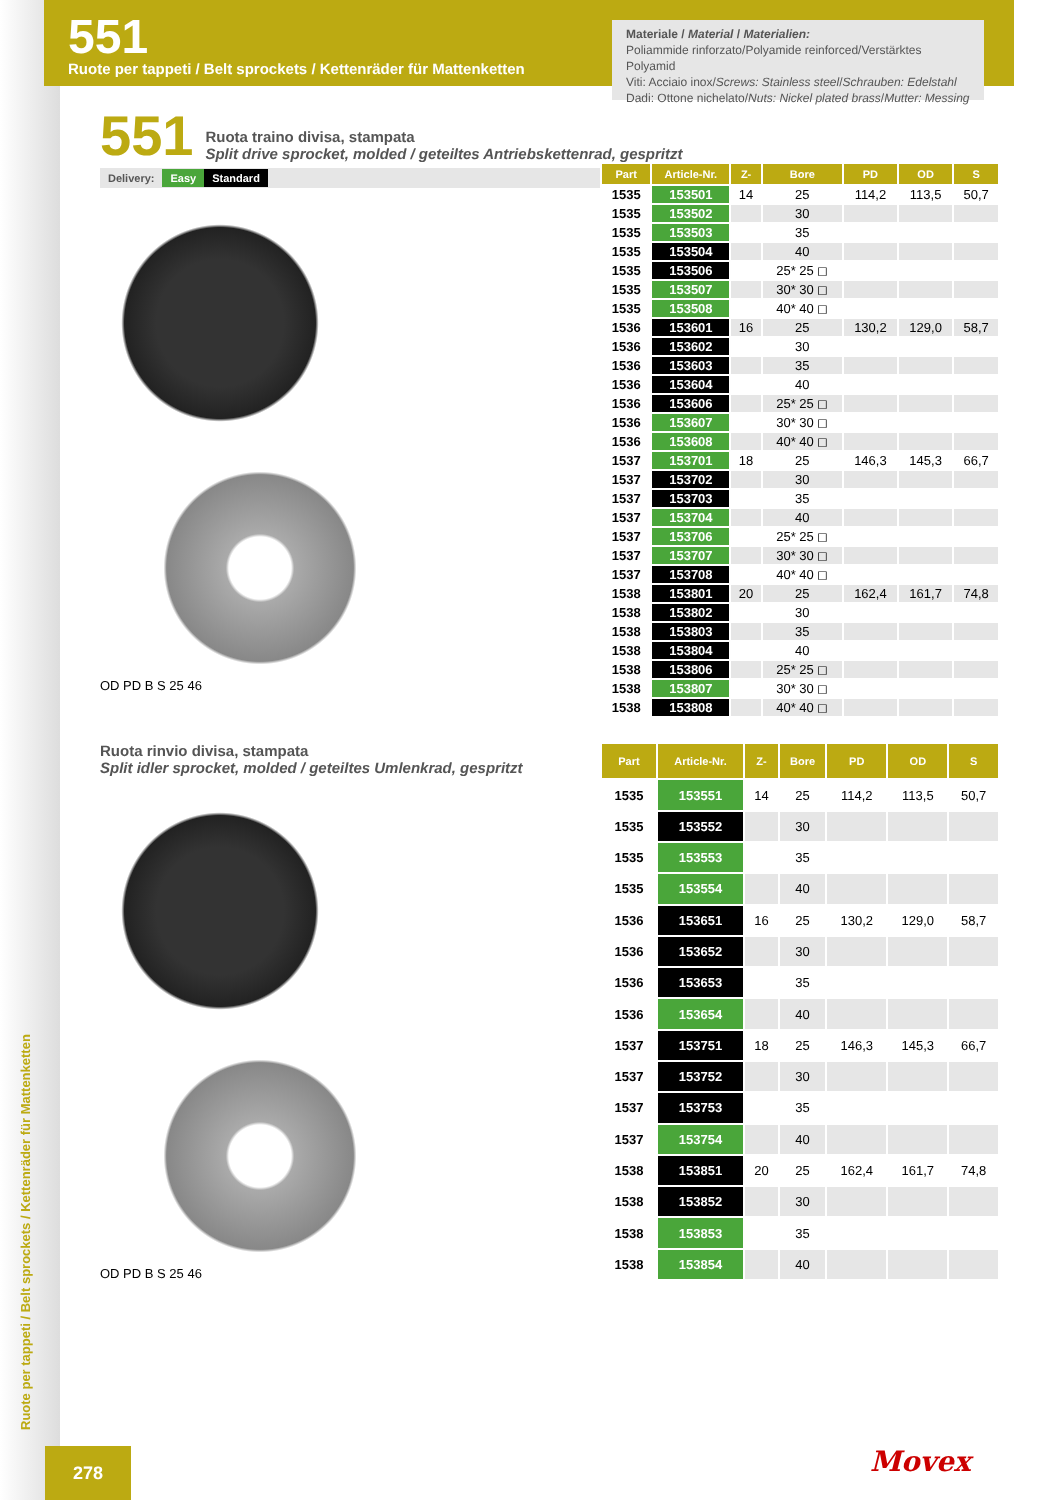551
Ruote per tappeti / Belt sprockets / Kettenräder für Mattenketten
Materiale / Material / Materialien:
Poliammide rinforzato/Polyamide reinforced/Verstärktes Polyamid
Viti: Acciaio inox/Screws: Stainless steel/Schrauben: Edelstahl
Dadi: Ottone nichelato/Nuts: Nickel plated brass/Mutter: Messing
551
Ruota traino divisa, stampata
Split drive sprocket, molded / geteiltes Antriebskettenrad, gespritzt
Delivery: Easy Standard
OD PD B S 25 46
| Part | Article-Nr. | Z- | Bore | PD | OD | S |
| --- | --- | --- | --- | --- | --- | --- |
| 1535 | 153501 | 14 | 25 | 114,2 | 113,5 | 50,7 |
| 1535 | 153502 | | 30 | | | |
| 1535 | 153503 | | 35 | | | |
| 1535 | 153504 | | 40 | | | |
| 1535 | 153506 | | 25* 25 ◻ | | | |
| 1535 | 153507 | | 30* 30 ◻ | | | |
| 1535 | 153508 | | 40* 40 ◻ | | | |
| 1536 | 153601 | 16 | 25 | 130,2 | 129,0 | 58,7 |
| 1536 | 153602 | | 30 | | | |
| 1536 | 153603 | | 35 | | | |
| 1536 | 153604 | | 40 | | | |
| 1536 | 153606 | | 25* 25 ◻ | | | |
| 1536 | 153607 | | 30* 30 ◻ | | | |
| 1536 | 153608 | | 40* 40 ◻ | | | |
| 1537 | 153701 | 18 | 25 | 146,3 | 145,3 | 66,7 |
| 1537 | 153702 | | 30 | | | |
| 1537 | 153703 | | 35 | | | |
| 1537 | 153704 | | 40 | | | |
| 1537 | 153706 | | 25* 25 ◻ | | | |
| 1537 | 153707 | | 30* 30 ◻ | | | |
| 1537 | 153708 | | 40* 40 ◻ | | | |
| 1538 | 153801 | 20 | 25 | 162,4 | 161,7 | 74,8 |
| 1538 | 153802 | | 30 | | | |
| 1538 | 153803 | | 35 | | | |
| 1538 | 153804 | | 40 | | | |
| 1538 | 153806 | | 25* 25 ◻ | | | |
| 1538 | 153807 | | 30* 30 ◻ | | | |
| 1538 | 153808 | | 40* 40 ◻ | | | |
Ruota rinvio divisa, stampata
Split idler sprocket, molded / geteiltes Umlenkrad, gespritzt
OD PD B S 25 46
| Part | Article-Nr. | Z- | Bore | PD | OD | S |
| --- | --- | --- | --- | --- | --- | --- |
| 1535 | 153551 | 14 | 25 | 114,2 | 113,5 | 50,7 |
| 1535 | 153552 | | 30 | | | |
| 1535 | 153553 | | 35 | | | |
| 1535 | 153554 | | 40 | | | |
| 1536 | 153651 | 16 | 25 | 130,2 | 129,0 | 58,7 |
| 1536 | 153652 | | 30 | | | |
| 1536 | 153653 | | 35 | | | |
| 1536 | 153654 | | 40 | | | |
| 1537 | 153751 | 18 | 25 | 146,3 | 145,3 | 66,7 |
| 1537 | 153752 | | 30 | | | |
| 1537 | 153753 | | 35 | | | |
| 1537 | 153754 | | 40 | | | |
| 1538 | 153851 | 20 | 25 | 162,4 | 161,7 | 74,8 |
| 1538 | 153852 | | 30 | | | |
| 1538 | 153853 | | 35 | | | |
| 1538 | 153854 | | 40 | | | |
Ruote per tappeti / Belt sprockets / Kettenräder für Mattenketten
278 Movex